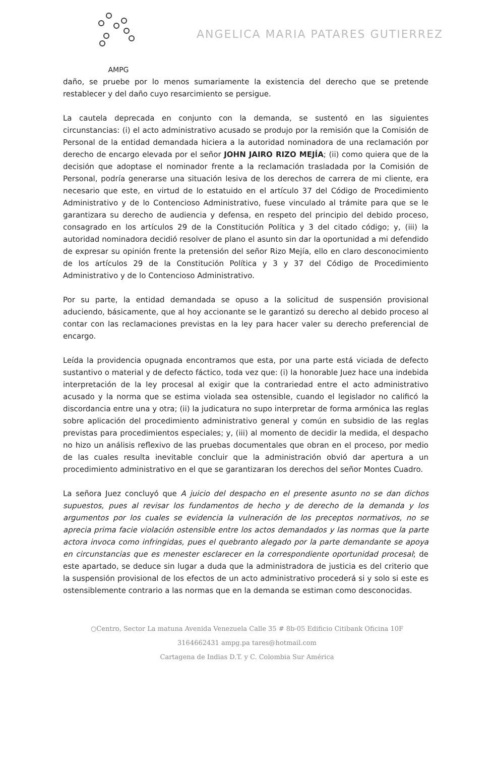AMPG
ANGELICA MARIA PATARES GUTIERREZ
daño, se pruebe por lo menos sumariamente la existencia del derecho que se pretende restablecer y del daño cuyo resarcimiento se persigue.
La cautela deprecada en conjunto con la demanda, se sustentó en las siguientes circunstancias: (i) el acto administrativo acusado se produjo por la remisión que la Comisión de Personal de la entidad demandada hiciera a la autoridad nominadora de una reclamación por derecho de encargo elevada por el señor JOHN JAIRO RIZO MEJÍA; (ii) como quiera que de la decisión que adoptase el nominador frente a la reclamación trasladada por la Comisión de Personal, podría generarse una situación lesiva de los derechos de carrera de mi cliente, era necesario que este, en virtud de lo estatuido en el artículo 37 del Código de Procedimiento Administrativo y de lo Contencioso Administrativo, fuese vinculado al trámite para que se le garantizara su derecho de audiencia y defensa, en respeto del principio del debido proceso, consagrado en los artículos 29 de la Constitución Política y 3 del citado código; y, (iii) la autoridad nominadora decidió resolver de plano el asunto sin dar la oportunidad a mi defendido de expresar su opinión frente la pretensión del señor Rizo Mejía, ello en claro desconocimiento de los artículos 29 de la Constitución Política y 3 y 37 del Código de Procedimiento Administrativo y de lo Contencioso Administrativo.
Por su parte, la entidad demandada se opuso a la solicitud de suspensión provisional aduciendo, básicamente, que al hoy accionante se le garantizó su derecho al debido proceso al contar con las reclamaciones previstas en la ley para hacer valer su derecho preferencial de encargo.
Leída la providencia opugnada encontramos que esta, por una parte está viciada de defecto sustantivo o material y de defecto fáctico, toda vez que: (i) la honorable Juez hace una indebida interpretación de la ley procesal al exigir que la contrariedad entre el acto administrativo acusado y la norma que se estima violada sea ostensible, cuando el legislador no calificó la discordancia entre una y otra; (ii) la judicatura no supo interpretar de forma armónica las reglas sobre aplicación del procedimiento administrativo general y común en subsidio de las reglas previstas para procedimientos especiales; y, (iii) al momento de decidir la medida, el despacho no hizo un análisis reflexivo de las pruebas documentales que obran en el proceso, por medio de las cuales resulta inevitable concluir que la administración obvió dar apertura a un procedimiento administrativo en el que se garantizaran los derechos del señor Montes Cuadro.
La señora Juez concluyó que A juicio del despacho en el presente asunto no se dan dichos supuestos, pues al revisar los fundamentos de hecho y de derecho de la demanda y los argumentos por los cuales se evidencia la vulneración de los preceptos normativos, no se aprecia prima facie violación ostensible entre los actos demandados y las normas que la parte actora invoca como infringidas, pues el quebranto alegado por la parte demandante se apoya en circunstancias que es menester esclarecer en la correspondiente oportunidad procesal; de este apartado, se deduce sin lugar a duda que la administradora de justicia es del criterio que la suspensión provisional de los efectos de un acto administrativo procederá si y solo si este es ostensiblemente contrario a las normas que en la demanda se estiman como desconocidas.
○Centro, Sector La matuna Avenida Venezuela Calle 35 # 8b-05 Edificio Citibank Oficina 10F
3164662431 ampg.pa tares@hotmail.com
Cartagena de Indias D.T. y C. Colombia Sur América